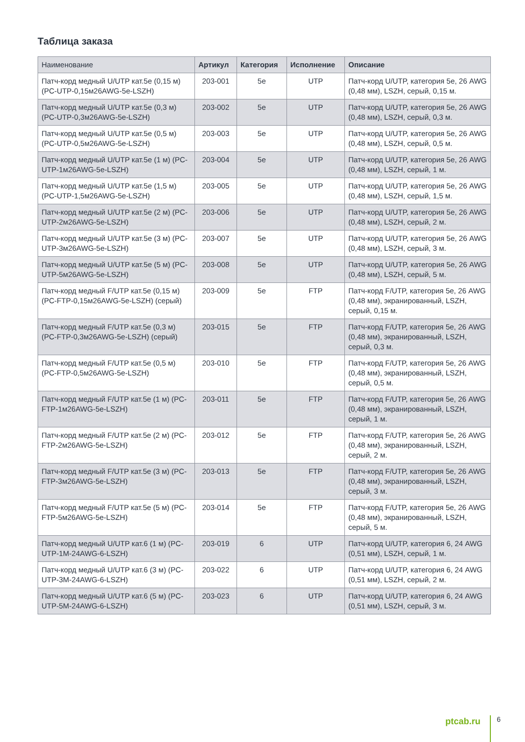Таблица заказа
| Наименование | Артикул | Категория | Исполнение | Описание |
| --- | --- | --- | --- | --- |
| Патч-корд медный U/UTP кат.5е (0,15 м) (PC-UTP-0,15м26AWG-5e-LSZH) | 203-001 | 5e | UTP | Патч-корд U/UTP, категория 5е, 26 AWG (0,48 мм), LSZH, серый, 0,15 м. |
| Патч-корд медный U/UTP кат.5е (0,3 м) (PC-UTP-0,3м26AWG-5e-LSZH) | 203-002 | 5e | UTP | Патч-корд U/UTP, категория 5е, 26 AWG (0,48 мм), LSZH, серый, 0,3 м. |
| Патч-корд медный U/UTP кат.5е (0,5 м) (PC-UTP-0,5м26AWG-5e-LSZH) | 203-003 | 5e | UTP | Патч-корд U/UTP, категория 5е, 26 AWG (0,48 мм), LSZH, серый, 0,5 м. |
| Патч-корд медный U/UTP кат.5е (1 м) (PC-UTP-1м26AWG-5e-LSZH) | 203-004 | 5e | UTP | Патч-корд U/UTP, категория 5е, 26 AWG (0,48 мм), LSZH, серый, 1 м. |
| Патч-корд медный U/UTP кат.5е (1,5 м) (PC-UTP-1,5м26AWG-5e-LSZH) | 203-005 | 5e | UTP | Патч-корд U/UTP, категория 5е, 26 AWG (0,48 мм), LSZH, серый, 1,5 м. |
| Патч-корд медный U/UTP кат.5е (2 м) (PC-UTP-2м26AWG-5e-LSZH) | 203-006 | 5e | UTP | Патч-корд U/UTP, категория 5е, 26 AWG (0,48 мм), LSZH, серый, 2 м. |
| Патч-корд медный U/UTP кат.5е (3 м) (PC-UTP-3м26AWG-5e-LSZH) | 203-007 | 5e | UTP | Патч-корд U/UTP, категория 5е, 26 AWG (0,48 мм), LSZH, серый, 3 м. |
| Патч-корд медный U/UTP кат.5е (5 м) (PC-UTP-5м26AWG-5e-LSZH) | 203-008 | 5e | UTP | Патч-корд U/UTP, категория 5е, 26 AWG (0,48 мм), LSZH, серый, 5 м. |
| Патч-корд медный F/UTP кат.5е (0,15 м) (PC-FTP-0,15м26AWG-5e-LSZH) (серый) | 203-009 | 5e | FTP | Патч-корд F/UTP, категория 5е, 26 AWG (0,48 мм), экранированный, LSZH, серый, 0,15 м. |
| Патч-корд медный F/UTP кат.5е (0,3 м) (PC-FTP-0,3м26AWG-5e-LSZH) (серый) | 203-015 | 5e | FTP | Патч-корд F/UTP, категория 5е, 26 AWG (0,48 мм), экранированный, LSZH, серый, 0,3 м. |
| Патч-корд медный F/UTP кат.5е (0,5 м) (PC-FTP-0,5м26AWG-5e-LSZH) | 203-010 | 5e | FTP | Патч-корд F/UTP, категория 5е, 26 AWG (0,48 мм), экранированный, LSZH, серый, 0,5 м. |
| Патч-корд медный F/UTP кат.5е (1 м) (PC-FTP-1м26AWG-5e-LSZH) | 203-011 | 5e | FTP | Патч-корд F/UTP, категория 5е, 26 AWG (0,48 мм), экранированный, LSZH, серый, 1 м. |
| Патч-корд медный F/UTP кат.5е (2 м) (PC-FTP-2м26AWG-5e-LSZH) | 203-012 | 5e | FTP | Патч-корд F/UTP, категория 5е, 26 AWG (0,48 мм), экранированный, LSZH, серый, 2 м. |
| Патч-корд медный F/UTP кат.5е (3 м) (PC-FTP-3м26AWG-5e-LSZH) | 203-013 | 5e | FTP | Патч-корд F/UTP, категория 5е, 26 AWG (0,48 мм), экранированный, LSZH, серый, 3 м. |
| Патч-корд медный F/UTP кат.5е (5 м) (PC-FTP-5м26AWG-5e-LSZH) | 203-014 | 5e | FTP | Патч-корд F/UTP, категория 5е, 26 AWG (0,48 мм), экранированный, LSZH, серый, 5 м. |
| Патч-корд медный U/UTP кат.6 (1 м) (PC-UTP-1M-24AWG-6-LSZH) | 203-019 | 6 | UTP | Патч-корд U/UTP, категория 6, 24 AWG (0,51 мм), LSZH, серый, 1 м. |
| Патч-корд медный U/UTP кат.6 (3 м) (PC-UTP-3M-24AWG-6-LSZH) | 203-022 | 6 | UTP | Патч-корд U/UTP, категория 6, 24 AWG (0,51 мм), LSZH, серый, 2 м. |
| Патч-корд медный U/UTP кат.6 (5 м) (PC-UTP-5M-24AWG-6-LSZH) | 203-023 | 6 | UTP | Патч-корд U/UTP, категория 6, 24 AWG (0,51 мм), LSZH, серый, 3 м. |
ptcab.ru 6